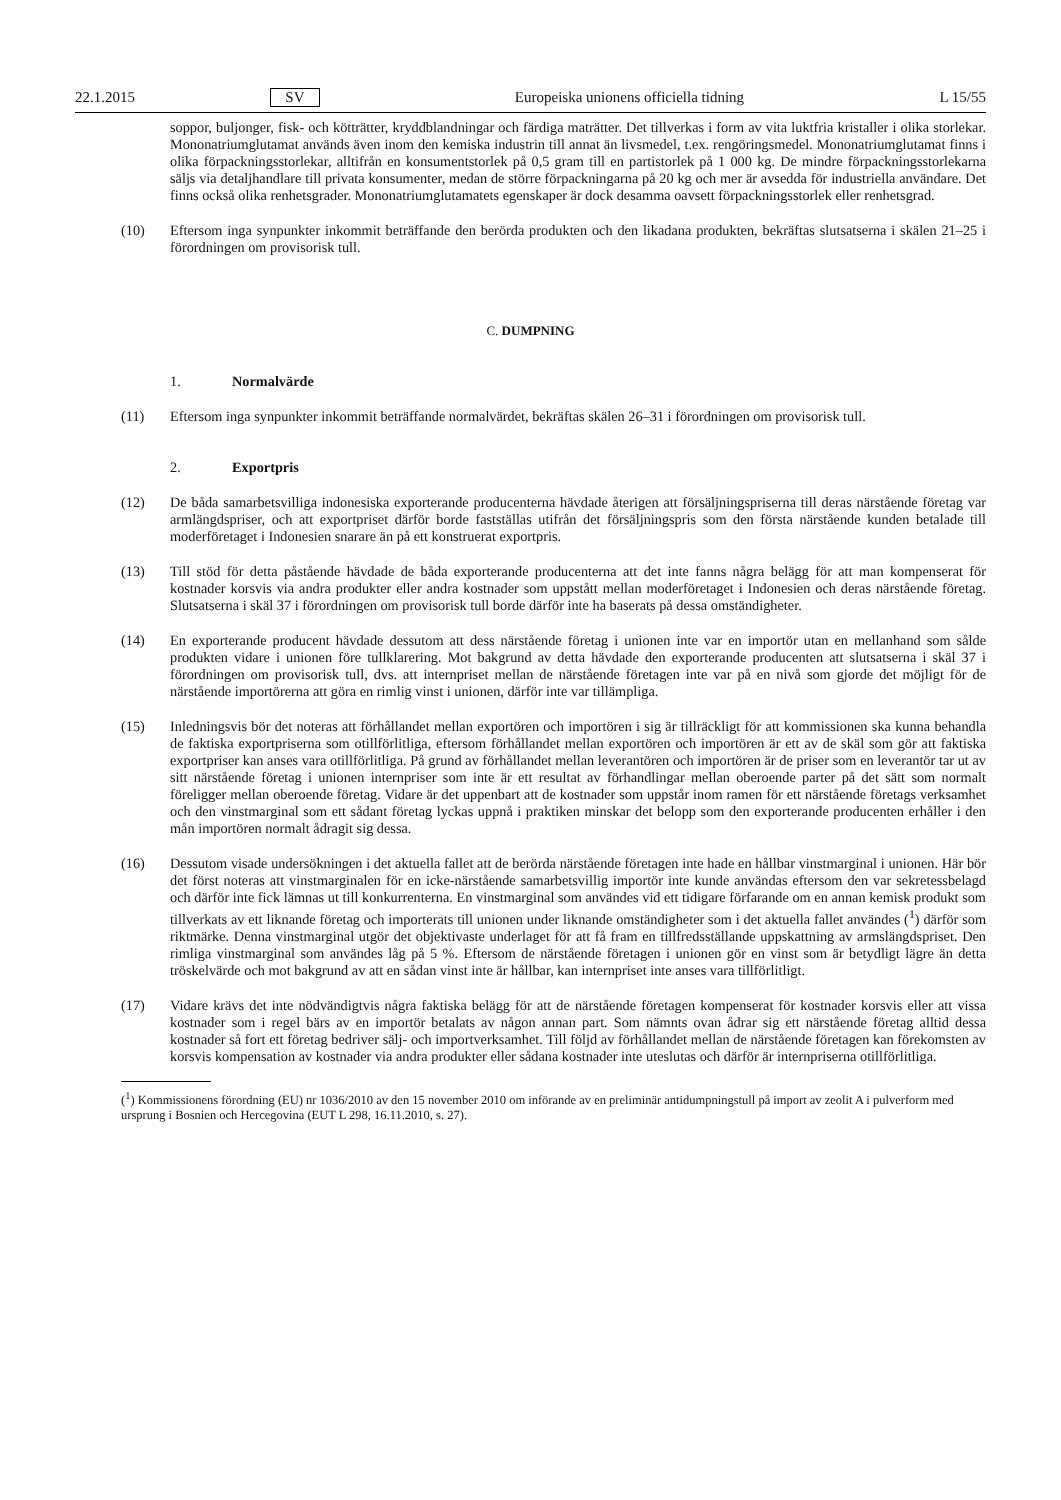22.1.2015 SV Europeiska unionens officiella tidning L 15/55
soppor, buljonger, fisk- och kötträtter, kryddblandningar och färdiga maträtter. Det tillverkas i form av vita luktfria kristaller i olika storlekar. Mononatriumglutamat används även inom den kemiska industrin till annat än livsmedel, t.ex. rengöringsmedel. Mononatriumglutamat finns i olika förpackningsstorlekar, alltifrån en konsumentstorlek på 0,5 gram till en partistorlek på 1 000 kg. De mindre förpackningsstorlekarna säljs via detalj­handlare till privata konsumenter, medan de större förpackningarna på 20 kg och mer är avsedda för industriella användare. Det finns också olika renhetsgrader. Mononatriumglutamatets egenskaper är dock desamma oavsett förpackningsstorlek eller renhetsgrad.
(10) Eftersom inga synpunkter inkommit beträffande den berörda produkten och den likadana produkten, bekräftas slutsatserna i skälen 21–25 i förordningen om provisorisk tull.
C. DUMPNING
1. Normalvärde
(11) Eftersom inga synpunkter inkommit beträffande normalvärdet, bekräftas skälen 26–31 i förordningen om provisorisk tull.
2. Exportpris
(12) De båda samarbetsvilliga indonesiska exporterande producenterna hävdade återigen att försäljningspriserna till deras närstående företag var armlängdspriser, och att exportpriset därför borde fastställas utifrån det försälj­ningspris som den första närstående kunden betalade till moderföretaget i Indonesien snarare än på ett konstruerat exportpris.
(13) Till stöd för detta påstående hävdade de båda exporterande producenterna att det inte fanns några belägg för att man kompenserat för kostnader korsvis via andra produkter eller andra kostnader som uppstått mellan moderfö­retaget i Indonesien och deras närstående företag. Slutsatserna i skäl 37 i förordningen om provisorisk tull borde därför inte ha baserats på dessa omständigheter.
(14) En exporterande producent hävdade dessutom att dess närstående företag i unionen inte var en importör utan en mellanhand som sålde produkten vidare i unionen före tullklarering. Mot bakgrund av detta hävdade den exporterande producenten att slutsatserna i skäl 37 i förordningen om provisorisk tull, dvs. att internpriset mellan de närstående företagen inte var på en nivå som gjorde det möjligt för de närstående importörerna att göra en rimlig vinst i unionen, därför inte var tillämpliga.
(15) Inledningsvis bör det noteras att förhållandet mellan exportören och importören i sig är tillräckligt för att kommissionen ska kunna behandla de faktiska exportpriserna som otillförlitliga, eftersom förhållandet mellan exportören och importören är ett av de skäl som gör att faktiska exportpriser kan anses vara otillförlitliga. På grund av förhållandet mellan leverantören och importören är de priser som en leverantör tar ut av sitt närstående företag i unionen internpriser som inte är ett resultat av förhandlingar mellan oberoende parter på det sätt som normalt föreligger mellan oberoende företag. Vidare är det uppenbart att de kostnader som uppstår inom ramen för ett närstående företags verksamhet och den vinstmarginal som ett sådant företag lyckas uppnå i praktiken minskar det belopp som den exporterande producenten erhåller i den mån importören normalt ådragit sig dessa.
(16) Dessutom visade undersökningen i det aktuella fallet att de berörda närstående företagen inte hade en hållbar vinstmarginal i unionen. Här bör det först noteras att vinstmarginalen för en icke-närstående samarbetsvillig importör inte kunde användas eftersom den var sekretessbelagd och därför inte fick lämnas ut till konkurrenterna. En vinstmarginal som användes vid ett tidigare förfarande om en annan kemisk produkt som tillverkats av ett liknande företag och importerats till unionen under liknande omständigheter som i det aktuella fallet användes (<sup>1</sup>) därför som riktmärke. Denna vinstmarginal utgör det objektivaste underlaget för att få fram en tillfredsställande uppskattning av armslängdspriset. Den rimliga vinstmarginal som användes låg på 5 %. Eftersom de närstående företagen i unionen gör en vinst som är betydligt lägre än detta tröskelvärde och mot bakgrund av att en sådan vinst inte är hållbar, kan internpriset inte anses vara tillförlitligt.
(17) Vidare krävs det inte nödvändigtvis några faktiska belägg för att de närstående företagen kompenserat för kostnader korsvis eller att vissa kostnader som i regel bärs av en importör betalats av någon annan part. Som nämnts ovan ådrar sig ett närstående företag alltid dessa kostnader så fort ett företag bedriver sälj- och import­verksamhet. Till följd av förhållandet mellan de närstående företagen kan förekomsten av korsvis kompensation av kostnader via andra produkter eller sådana kostnader inte uteslutas och därför är internpriserna otillförlitliga.
(<sup>1</sup>) Kommissionens förordning (EU) nr 1036/2010 av den 15 november 2010 om införande av en preliminär antidumpningstull på import av zeolit A i pulverform med ursprung i Bosnien och Hercegovina (EUT L 298, 16.11.2010, s. 27).